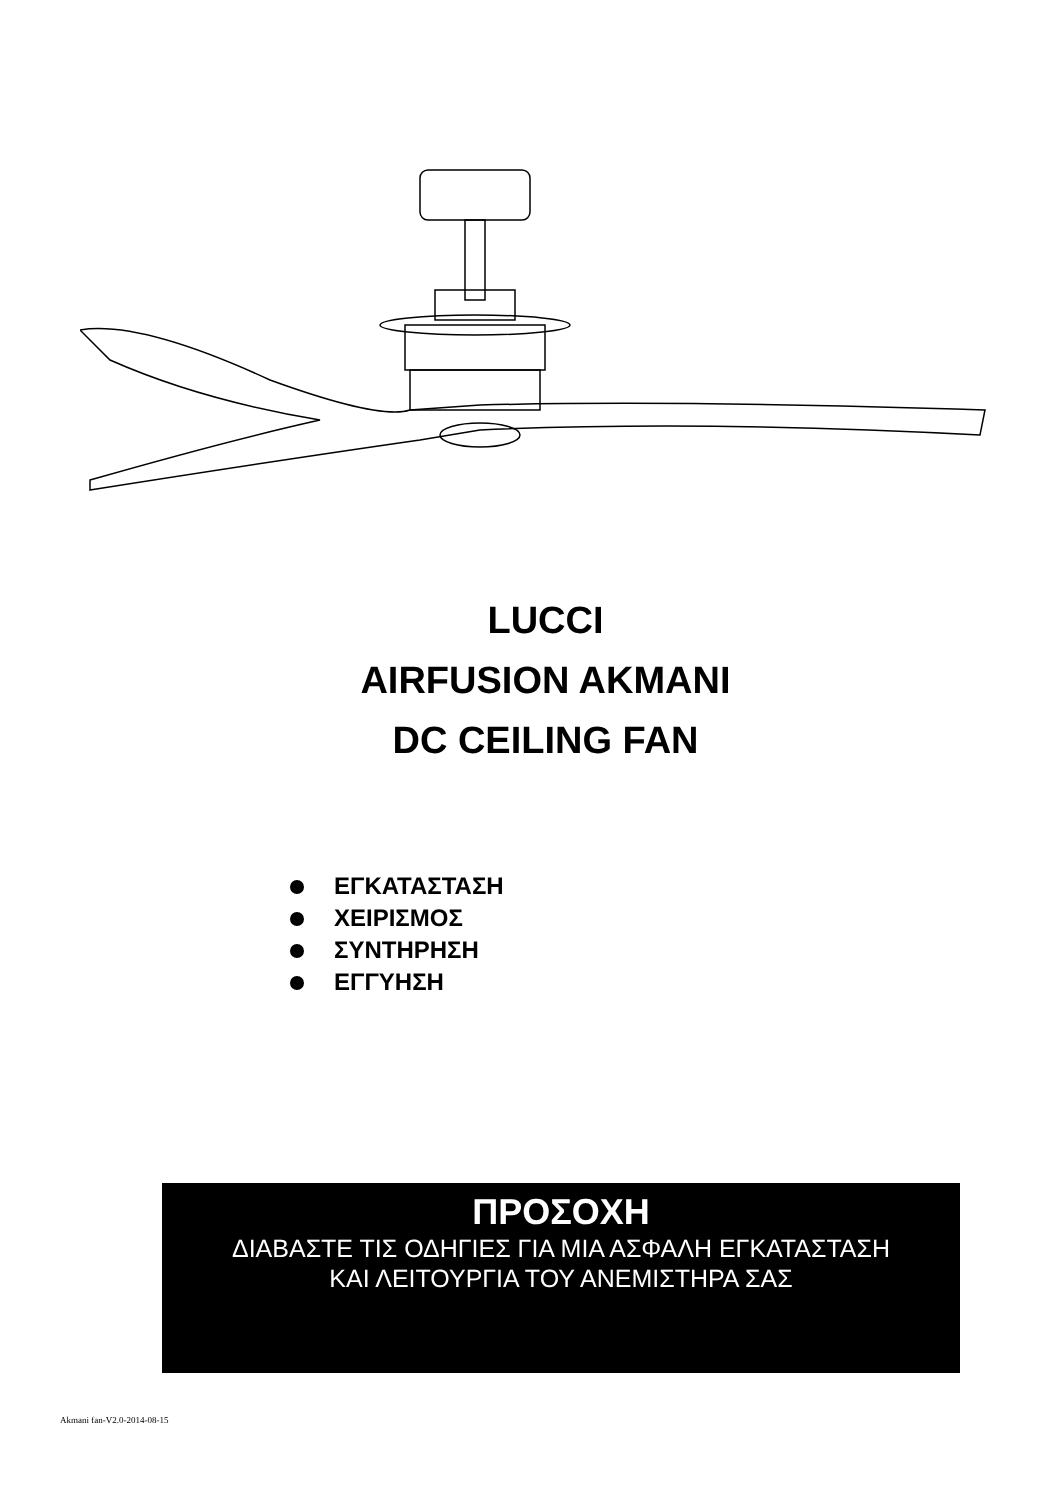LUCCI
AIRFUSION AKMANI
DC CEILING FAN
ΕΓΚΑΤΑΣΤΑΣΗ
ΧΕΙΡΙΣΜΟΣ
ΣΥΝΤΗΡΗΣΗ
ΕΓΓΥΗΣΗ
ΠΡΟΣΟΧΗ
ΔΙΑΒΑΣΤΕ ΤΙΣ ΟΔΗΓΙΕΣ ΓΙΑ ΜΙΑ ΑΣΦΑΛΗ ΕΓΚΑΤΑΣΤΑΣΗ
ΚΑΙ ΛΕΙΤΟΥΡΓΙΑ ΤΟΥ ΑΝΕΜΙΣΤΗΡΑ ΣΑΣ
Akmani fan-V2.0-2014-08-15